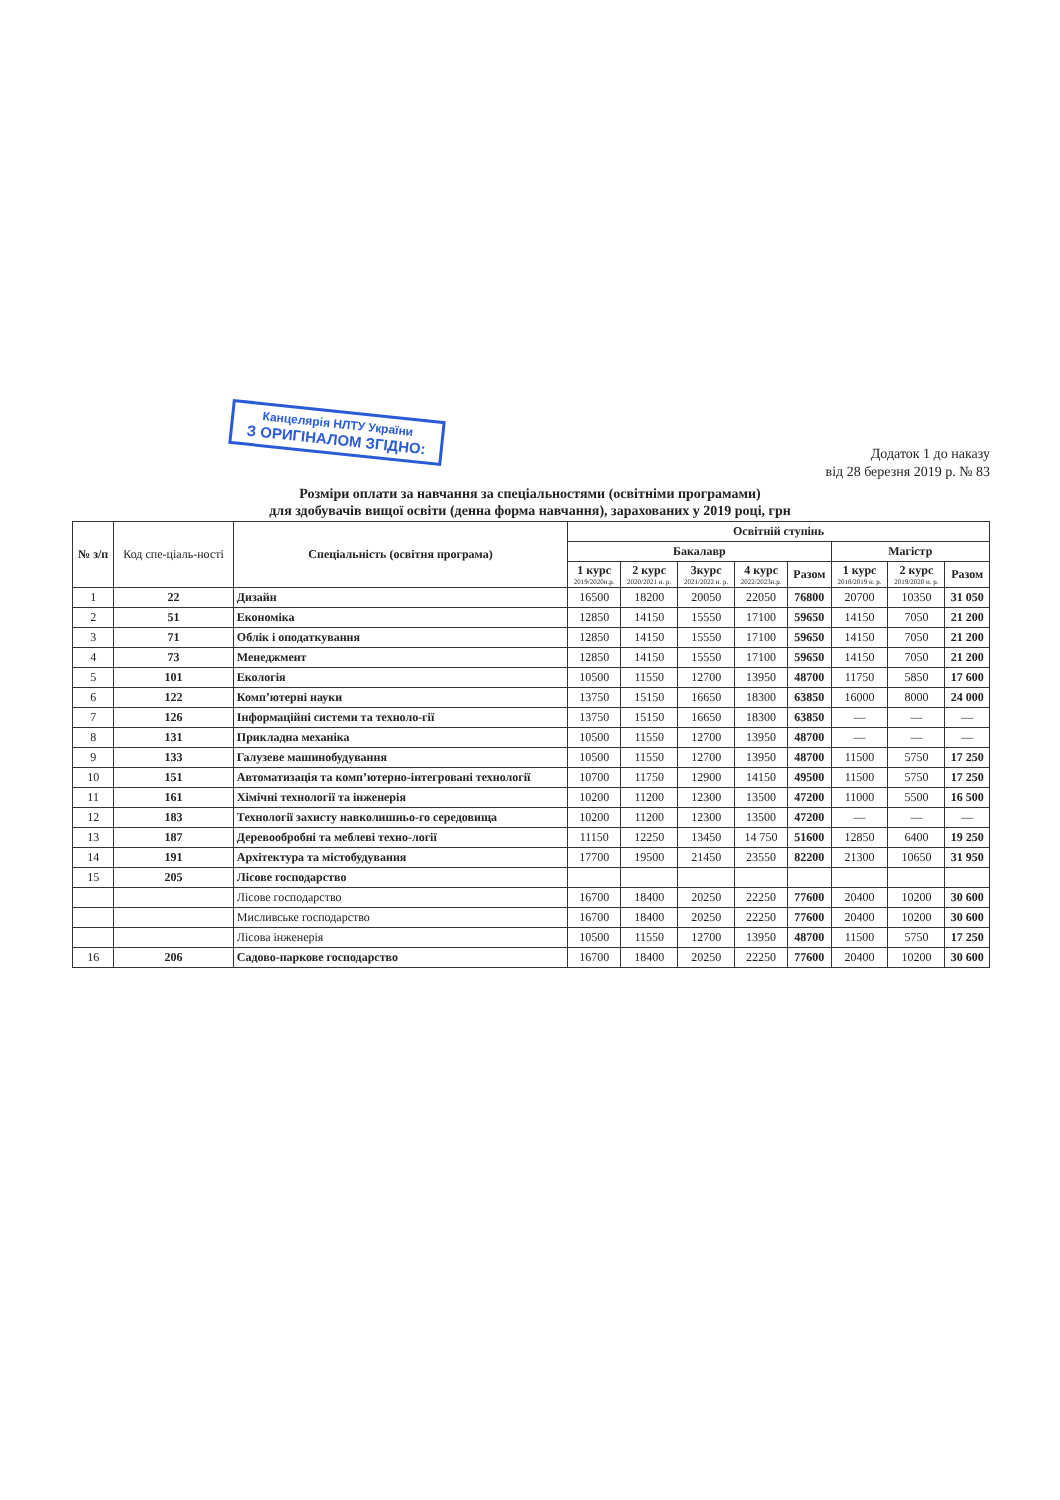Канцелярія НЛТУ України
З ОРИГІНАЛОМ ЗГІДНО:
Додаток 1 до наказу
від 28 березня 2019 р. № 83
Розміри оплати за навчання за спеціальностями (освітніми програмами)
для здобувачів вищої освіти (денна форма навчання), зарахованих у 2019 році, грн
| № з/п | Код спе-ціаль-ності | Спеціальність (освітня програма) | Освітній ступінь | | | | | | | |
| --- | --- | --- | --- | --- | --- | --- | --- | --- | --- | --- |
| | | | Бакалавр | | | | | Магістр | | |
| | | | 1 курс 2019/2020н.р. | 2 курс 2020/2021 н. р. | 3курс 2021/2022 н. р. | 4 курс 2022/2023н.р. | Разом | 1 курс 2018/2019 н. р. | 2 курс 2019/2020 н. р. | Разом |
| 1 | 22 | Дизайн | 16500 | 18200 | 20050 | 22050 | 76800 | 20700 | 10350 | 31 050 |
| 2 | 51 | Економіка | 12850 | 14150 | 15550 | 17100 | 59650 | 14150 | 7050 | 21 200 |
| 3 | 71 | Облік і оподаткування | 12850 | 14150 | 15550 | 17100 | 59650 | 14150 | 7050 | 21 200 |
| 4 | 73 | Менеджмент | 12850 | 14150 | 15550 | 17100 | 59650 | 14150 | 7050 | 21 200 |
| 5 | 101 | Екологія | 10500 | 11550 | 12700 | 13950 | 48700 | 11750 | 5850 | 17 600 |
| 6 | 122 | Комп’ютерні науки | 13750 | 15150 | 16650 | 18300 | 63850 | 16000 | 8000 | 24 000 |
| 7 | 126 | Інформаційні системи та техноло-гії | 13750 | 15150 | 16650 | 18300 | 63850 | — | — | — |
| 8 | 131 | Прикладна механіка | 10500 | 11550 | 12700 | 13950 | 48700 | — | — | — |
| 9 | 133 | Галузеве машинобудування | 10500 | 11550 | 12700 | 13950 | 48700 | 11500 | 5750 | 17 250 |
| 10 | 151 | Автоматизація та комп’ютерно-інтегровані технології | 10700 | 11750 | 12900 | 14150 | 49500 | 11500 | 5750 | 17 250 |
| 11 | 161 | Хімічні технології та інженерія | 10200 | 11200 | 12300 | 13500 | 47200 | 11000 | 5500 | 16 500 |
| 12 | 183 | Технології захисту навколишньо-го середовища | 10200 | 11200 | 12300 | 13500 | 47200 | — | — | — |
| 13 | 187 | Деревообробні та меблеві техно-логії | 11150 | 12250 | 13450 | 14 750 | 51600 | 12850 | 6400 | 19 250 |
| 14 | 191 | Архітектура та містобудування | 17700 | 19500 | 21450 | 23550 | 82200 | 21300 | 10650 | 31 950 |
| 15 | 205 | Лісове господарство | | | | | | | | |
| | | Лісове господарство | 16700 | 18400 | 20250 | 22250 | 77600 | 20400 | 10200 | 30 600 |
| | | Мисливське господарство | 16700 | 18400 | 20250 | 22250 | 77600 | 20400 | 10200 | 30 600 |
| | | Лісова інженерія | 10500 | 11550 | 12700 | 13950 | 48700 | 11500 | 5750 | 17 250 |
| 16 | 206 | Садово-паркове господарство | 16700 | 18400 | 20250 | 22250 | 77600 | 20400 | 10200 | 30 600 |